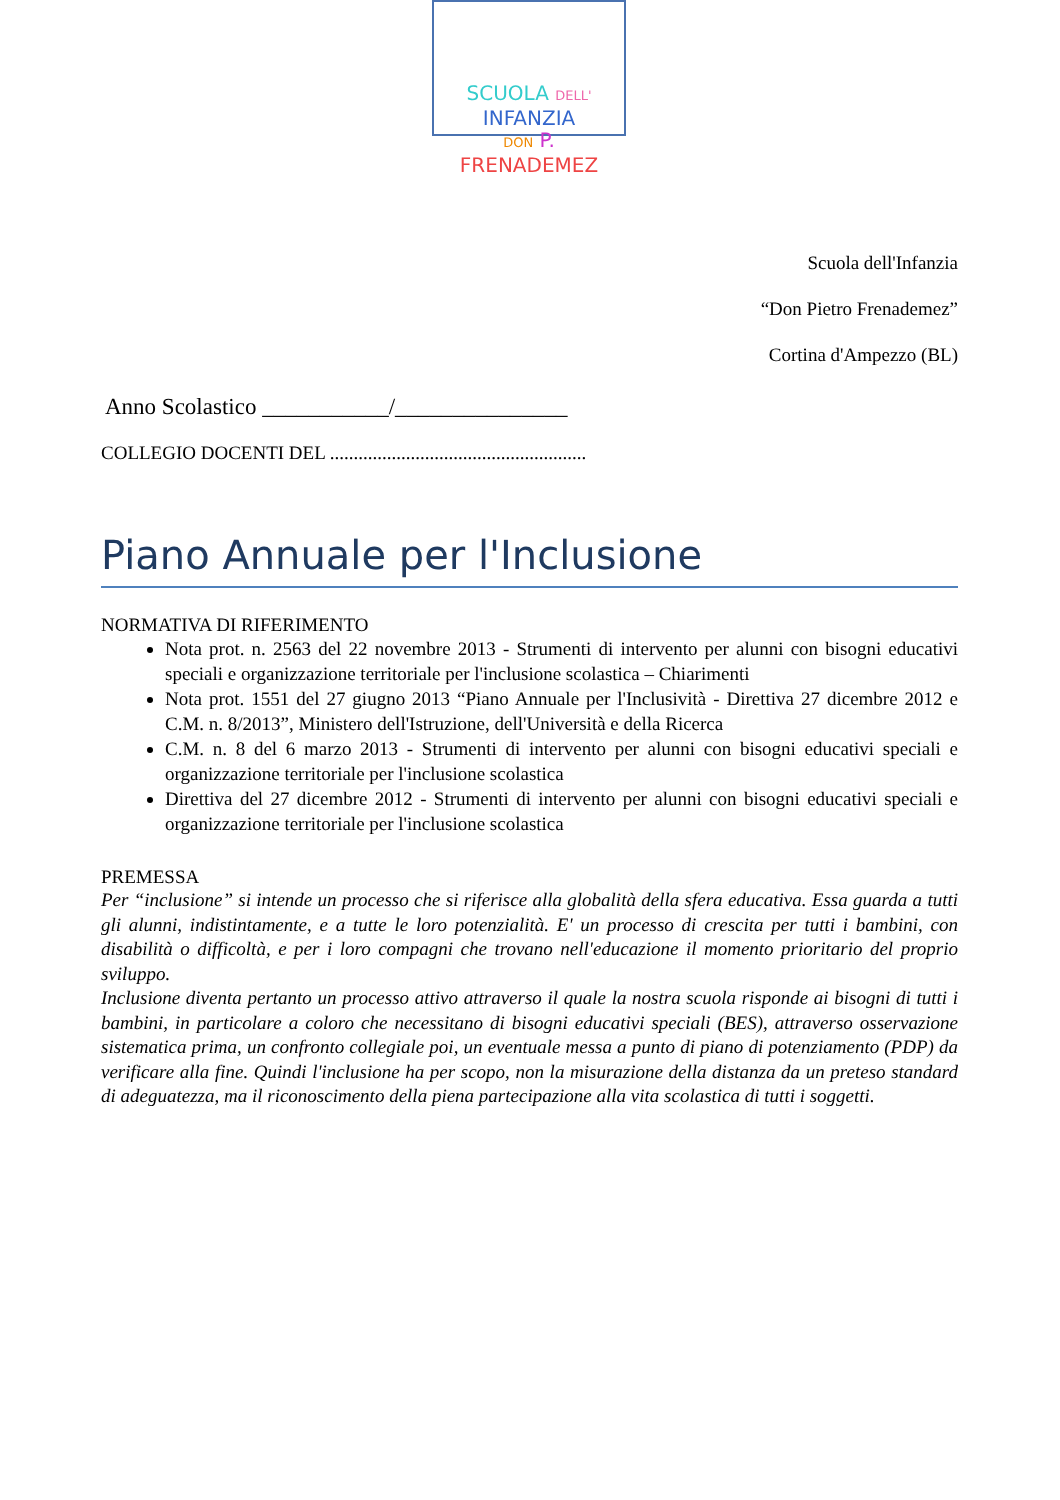SCUOLA DELL'INFANZIA
DON P. FRENADEMEZ
Scuola dell'Infanzia
“Don Pietro Frenademez”
Cortina d'Ampezzo (BL)
Anno Scolastico ___________/_______________
COLLEGIO DOCENTI DEL ......................................................
Piano Annuale per l'Inclusione
NORMATIVA DI RIFERIMENTO
Nota prot. n. 2563 del 22 novembre 2013 - Strumenti di intervento per alunni con bisogni educativi speciali e organizzazione territoriale per l'inclusione scolastica – Chiarimenti
Nota prot. 1551 del 27 giugno 2013 “Piano Annuale per l'Inclusività - Direttiva 27 dicembre 2012 e C.M. n. 8/2013”, Ministero dell'Istruzione, dell'Università e della Ricerca
C.M. n. 8 del 6 marzo 2013 - Strumenti di intervento per alunni con bisogni educativi speciali e organizzazione territoriale per l'inclusione scolastica
Direttiva del 27 dicembre 2012 - Strumenti di intervento per alunni con bisogni educativi speciali e organizzazione territoriale per l'inclusione scolastica
PREMESSA
Per “inclusione” si intende un processo che si riferisce alla globalità della sfera educativa. Essa guarda a tutti gli alunni, indistintamente, e a tutte le loro potenzialità. E' un processo di crescita per tutti i bambini, con disabilità o difficoltà, e per i loro compagni che trovano nell'educazione il momento prioritario del proprio sviluppo.
Inclusione diventa pertanto un processo attivo attraverso il quale la nostra scuola risponde ai bisogni di tutti i bambini, in particolare a coloro che necessitano di bisogni educativi speciali (BES), attraverso osservazione sistematica prima, un confronto collegiale poi, un eventuale messa a punto di piano di potenziamento (PDP) da verificare alla fine. Quindi l'inclusione ha per scopo, non la misurazione della distanza da un preteso standard di adeguatezza, ma il riconoscimento della piena partecipazione alla vita scolastica di tutti i soggetti.